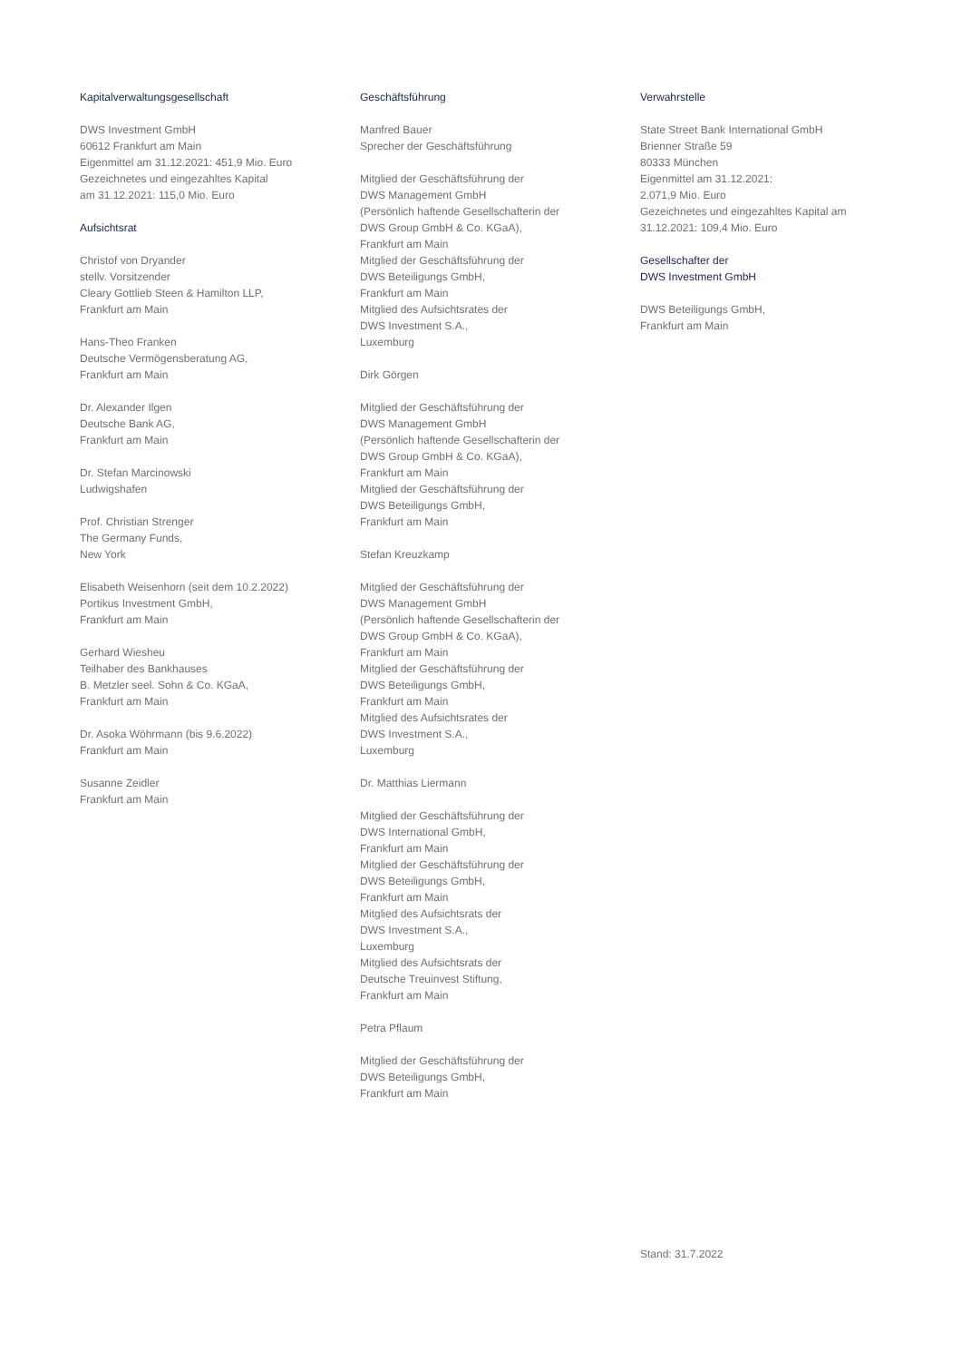Kapitalverwaltungsgesellschaft
DWS Investment GmbH
60612 Frankfurt am Main
Eigenmittel am 31.12.2021: 451,9 Mio. Euro
Gezeichnetes und eingezahltes Kapital
am 31.12.2021: 115,0 Mio. Euro
Aufsichtsrat
Christof von Dryander
stellv. Vorsitzender
Cleary Gottlieb Steen & Hamilton LLP,
Frankfurt am Main
Hans-Theo Franken
Deutsche Vermögensberatung AG,
Frankfurt am Main
Dr. Alexander Ilgen
Deutsche Bank AG,
Frankfurt am Main
Dr. Stefan Marcinowski
Ludwigshafen
Prof. Christian Strenger
The Germany Funds,
New York
Elisabeth Weisenhorn (seit dem 10.2.2022)
Portikus Investment GmbH,
Frankfurt am Main
Gerhard Wiesheu
Teilhaber des Bankhauses
B. Metzler seel. Sohn & Co. KGaA,
Frankfurt am Main
Dr. Asoka Wöhrmann (bis 9.6.2022)
Frankfurt am Main
Susanne Zeidler
Frankfurt am Main
Geschäftsführung
Manfred Bauer
Sprecher der Geschäftsführung
Mitglied der Geschäftsführung der
DWS Management GmbH
(Persönlich haftende Gesellschafterin der
DWS Group GmbH & Co. KGaA),
Frankfurt am Main
Mitglied der Geschäftsführung der
DWS Beteiligungs GmbH,
Frankfurt am Main
Mitglied des Aufsichtsrates der
DWS Investment S.A.,
Luxemburg
Dirk Görgen
Mitglied der Geschäftsführung der
DWS Management GmbH
(Persönlich haftende Gesellschafterin der
DWS Group GmbH & Co. KGaA),
Frankfurt am Main
Mitglied der Geschäftsführung der
DWS Beteiligungs GmbH,
Frankfurt am Main
Stefan Kreuzkamp
Mitglied der Geschäftsführung der
DWS Management GmbH
(Persönlich haftende Gesellschafterin der
DWS Group GmbH & Co. KGaA),
Frankfurt am Main
Mitglied der Geschäftsführung der
DWS Beteiligungs GmbH,
Frankfurt am Main
Mitglied des Aufsichtsrates der
DWS Investment S.A.,
Luxemburg
Dr. Matthias Liermann
Mitglied der Geschäftsführung der
DWS International GmbH,
Frankfurt am Main
Mitglied der Geschäftsführung der
DWS Beteiligungs GmbH,
Frankfurt am Main
Mitglied des Aufsichtsrats der
DWS Investment S.A.,
Luxemburg
Mitglied des Aufsichtsrats der
Deutsche Treuinvest Stiftung,
Frankfurt am Main
Petra Pflaum
Mitglied der Geschäftsführung der
DWS Beteiligungs GmbH,
Frankfurt am Main
Verwahrstelle
State Street Bank International GmbH
Brienner Straße 59
80333 München
Eigenmittel am 31.12.2021:
2.071,9 Mio. Euro
Gezeichnetes und eingezahltes Kapital am
31.12.2021: 109,4 Mio. Euro
Gesellschafter der
DWS Investment GmbH
DWS Beteiligungs GmbH,
Frankfurt am Main
Stand: 31.7.2022